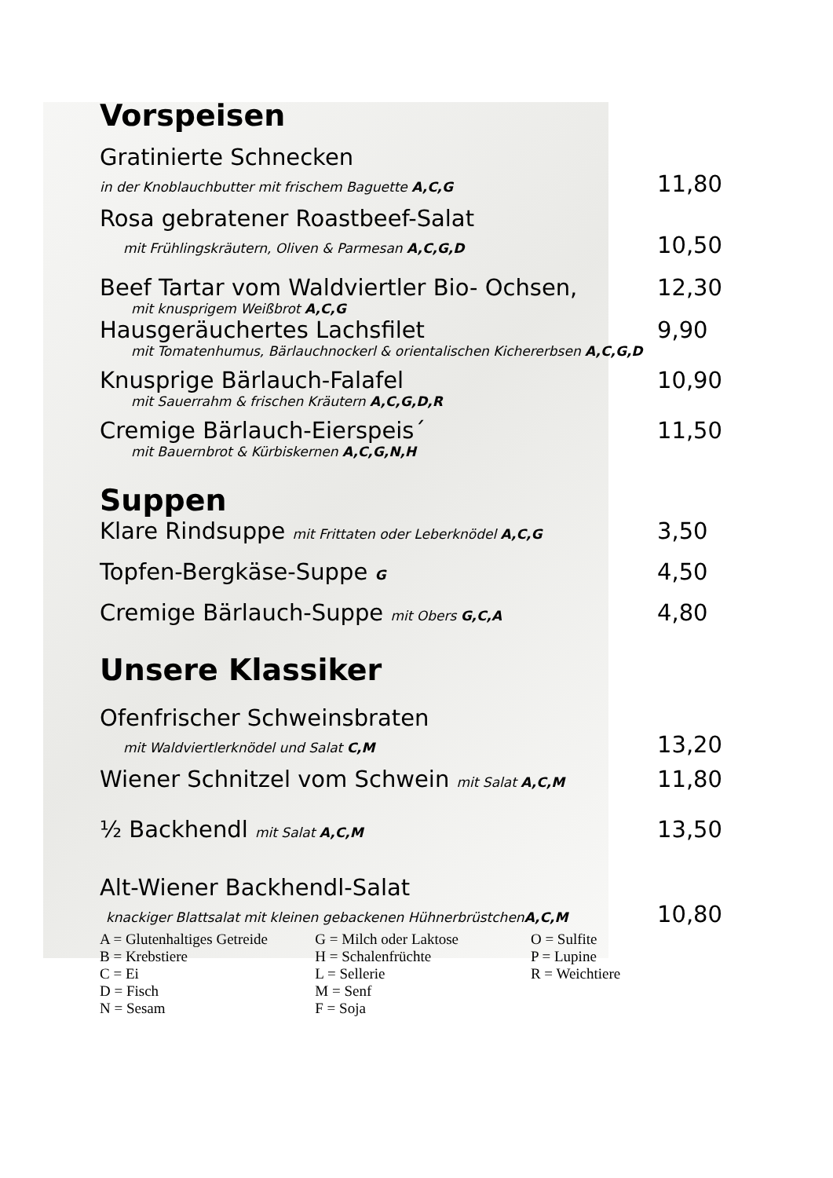Vorspeisen
Gratinierte Schnecken
in der Knoblauchbutter mit frischem Baguette A,C,G 11,80
Rosa gebratener Roastbeef-Salat
mit Frühlingskräutern, Oliven & Parmesan A,C,G,D 10,50
Beef Tartar vom Waldviertler Bio- Ochsen, 12,30
mit knusprigem Weißbrot A,C,G
Hausgeräuchertes Lachsfilet 9,90
mit Tomatenhumus, Bärlauchnockerl & orientalischen Kichererbsen A,C,G,D
Knusprige Bärlauch-Falafel 10,90
mit Sauerrahm & frischen Kräutern A,C,G,D,R
Cremige Bärlauch-Eierspeis´ 11,50
mit Bauernbrot & Kürbiskernen A,C,G,N,H
Suppen
Klare Rindsuppe mit Frittaten oder Leberknödel A,C,G 3,50
Topfen-Bergkäse-Suppe G 4,50
Cremige Bärlauch-Suppe mit Obers G,C,A 4,80
Unsere Klassiker
Ofenfrischer Schweinsbraten
mit Waldviertlerknödel und Salat C,M 13,20
Wiener Schnitzel vom Schwein mit Salat A,C,M 11,80
½ Backhendl mit Salat A,C,M 13,50
Alt-Wiener Backhendl-Salat
knackiger Blattsalat mit kleinen gebackenen HühnerbrüstchenA,C,M 10,80
| A = Glutenhaltiges Getreide | G = Milch oder Laktose | O = Sulfite |
| B = Krebstiere | H = Schalenfrüchte | P = Lupine |
| C = Ei | L = Sellerie | R = Weichtiere |
| D = Fisch | M = Senf | |
| N = Sesam | F = Soja | |